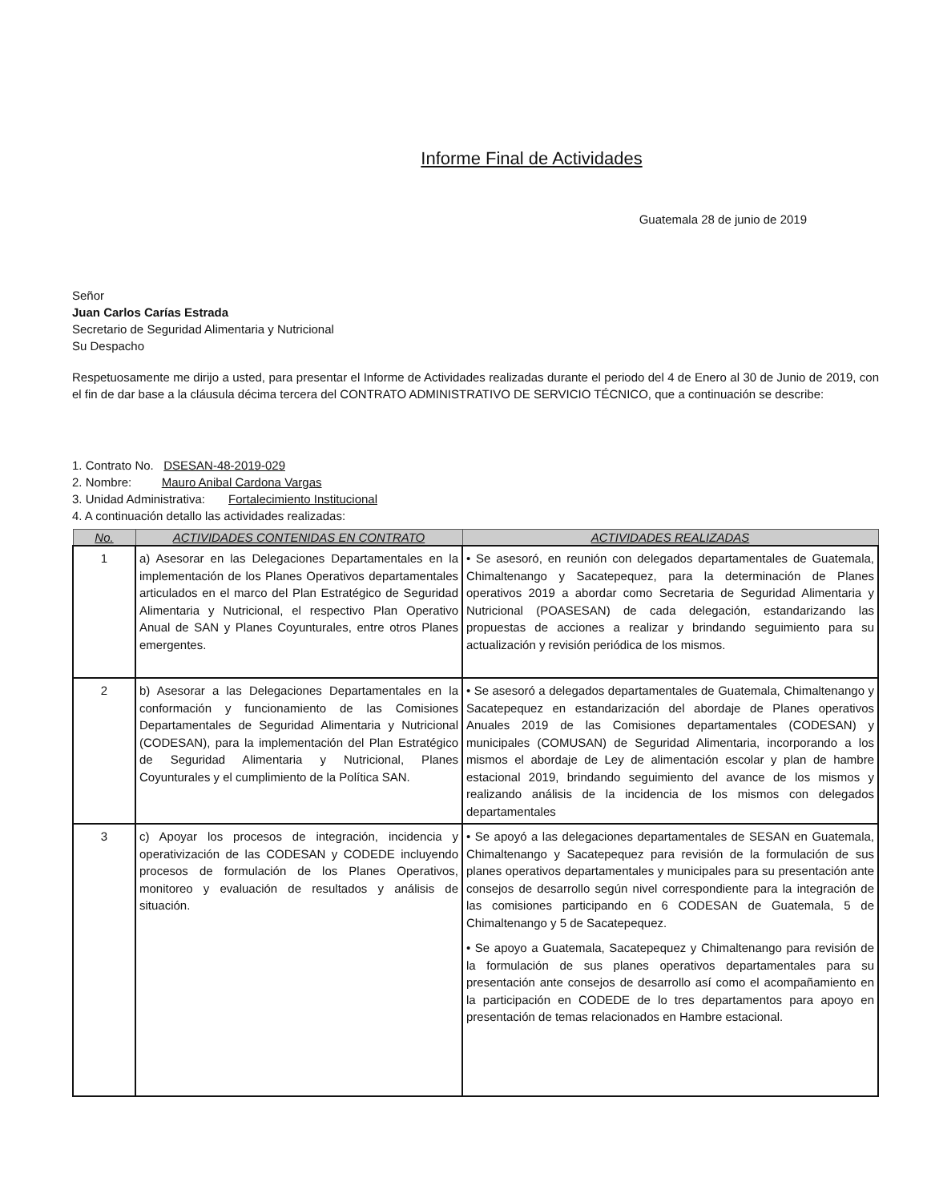Informe Final de Actividades
Guatemala 28 de junio de 2019
Señor
Juan Carlos Carías Estrada
Secretario de Seguridad Alimentaria y Nutricional
Su Despacho
Respetuosamente me dirijo a usted, para presentar el Informe de Actividades realizadas durante el periodo del 4 de Enero al 30 de Junio de 2019, con el fin de dar base a la cláusula décima tercera del CONTRATO ADMINISTRATIVO DE SERVICIO TÉCNICO, que a continuación se describe:
1. Contrato No. DSESAN-48-2019-029
2. Nombre: Mauro Anibal Cardona Vargas
3. Unidad Administrativa: Fortalecimiento Institucional
4. A continuación detallo las actividades realizadas:
| No. | ACTIVIDADES CONTENIDAS EN CONTRATO | ACTIVIDADES REALIZADAS |
| --- | --- | --- |
| 1 | a) Asesorar en las Delegaciones Departamentales en la implementación de los Planes Operativos departamentales articulados en el marco del Plan Estratégico de Seguridad Alimentaria y Nutricional, el respectivo Plan Operativo Anual de SAN y Planes Coyunturales, entre otros Planes emergentes. | • Se asesoró, en reunión con delegados departamentales de Guatemala, Chimaltenango y Sacatepequez, para la determinación de Planes operativos 2019 a abordar como Secretaria de Seguridad Alimentaria y Nutricional (POASESAN) de cada delegación, estandarizando las propuestas de acciones a realizar y brindando seguimiento para su actualización y revisión periódica de los mismos. |
| 2 | b) Asesorar a las Delegaciones Departamentales en la conformación y funcionamiento de las Comisiones Departamentales de Seguridad Alimentaria y Nutricional (CODESAN), para la implementación del Plan Estratégico de Seguridad Alimentaria y Nutricional, Planes Coyunturales y el cumplimiento de la Política SAN. | • Se asesoró a delegados departamentales de Guatemala, Chimaltenango y Sacatepequez en estandarización del abordaje de Planes operativos Anuales 2019 de las Comisiones departamentales (CODESAN) y municipales (COMUSAN) de Seguridad Alimentaria, incorporando a los mismos el abordaje de Ley de alimentación escolar y plan de hambre estacional 2019, brindando seguimiento del avance de los mismos y realizando análisis de la incidencia de los mismos con delegados departamentales |
| 3 | c) Apoyar los procesos de integración, incidencia y operativización de las CODESAN y CODEDE incluyendo procesos de formulación de los Planes Operativos, monitoreo y evaluación de resultados y análisis de situación. | • Se apoyó a las delegaciones departamentales de SESAN en Guatemala, Chimaltenango y Sacatepequez para revisión de la formulación de sus planes operativos departamentales y municipales para su presentación ante consejos de desarrollo según nivel correspondiente para la integración de las comisiones participando en 6 CODESAN de Guatemala, 5 de Chimaltenango y 5 de Sacatepequez. • Se apoyo a Guatemala, Sacatepequez y Chimaltenango para revisión de la formulación de sus planes operativos departamentales para su presentación ante consejos de desarrollo así como el acompañamiento en la participación en CODEDE de lo tres departamentos para apoyo en presentación de temas relacionados en Hambre estacional. |